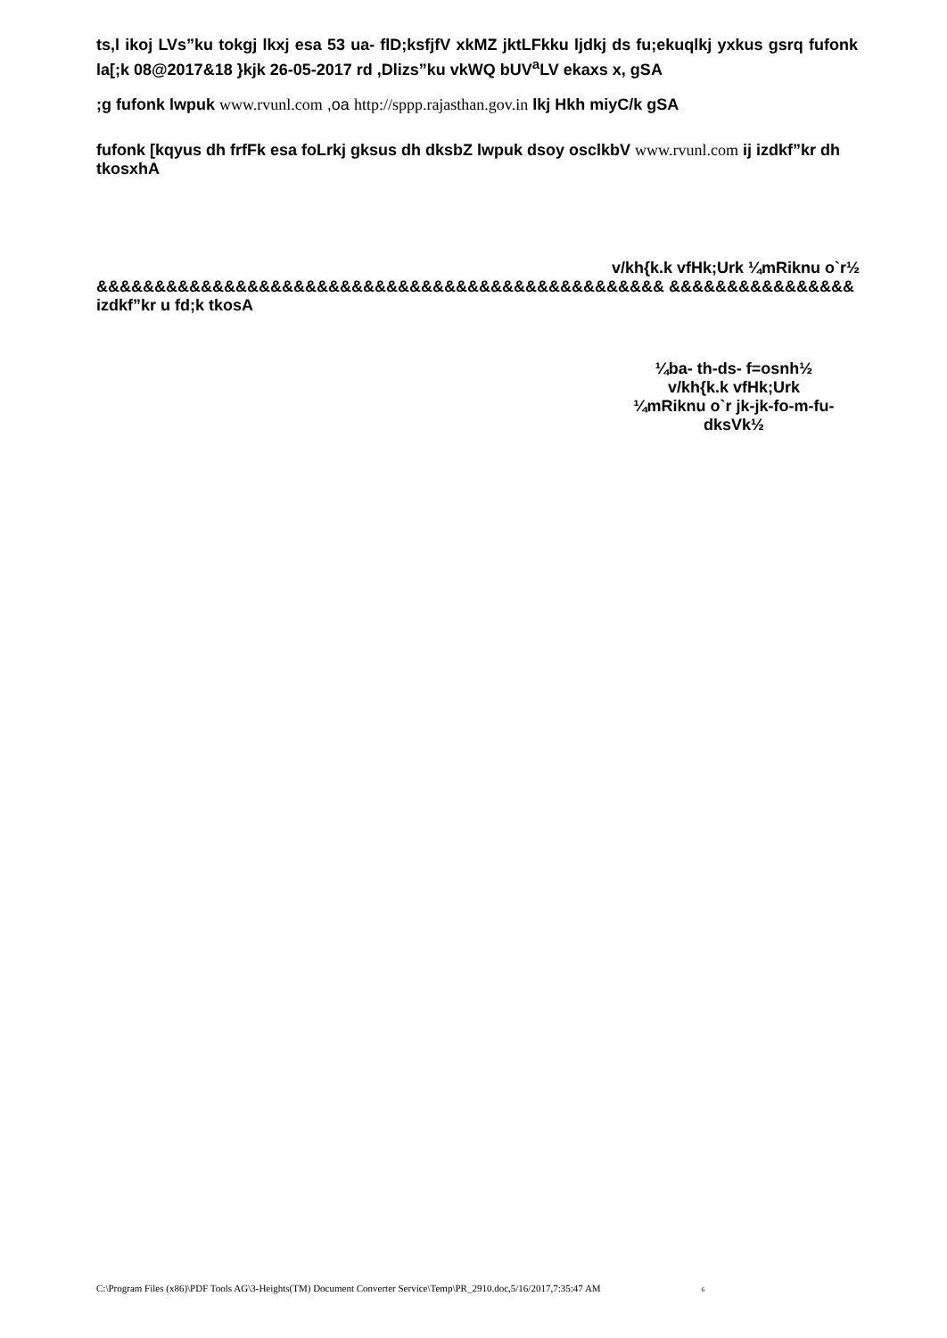ts,l ikoj LVs”ku tokgj lkxj esa 53 ua- flD;ksfjfV xkMZ jktLFkku ljdkj ds fu;ekuqlkj yxkus gsrq fufonk la[;k 08@2017&18 }kjk 26-05-2017 rd ,Dlizs”ku vkWQ bUV<sup>a</sup>LV ekaxs x, gSA
;g fufonk lwpuk www.rvunl.com ,oa http://sppp.rajasthan.gov.in lkj Hkh miyC/k gSA
fufonk [kqyus dh frfFk esa foLrkj gksus dh dksbZ lwpuk dsoy osclkbV www.rvunl.com ij izdkf”kr dh tkosxhA
v/kh{k.k vfHk;Urk ¼mRiknu o`r½
&&&&&&&&&&&&&&&&&&&&&&&&&&&&&&&&&&&&&&&&&&&&&&&&& &&&&&&&&&&&&&&&&
izdkf”kr u fd;k tkosA
¼ba- th-ds- f=osnh½
v/kh{k.k vfHk;Urk
¼mRiknu o`r jk-jk-fo-m-fu-
dksVk½
C:\Program Files (x86)\PDF Tools AG\3-Heights(TM) Document Converter Service\Temp\PR_2910.doc,5/16/2017,7:35:47 AM 6